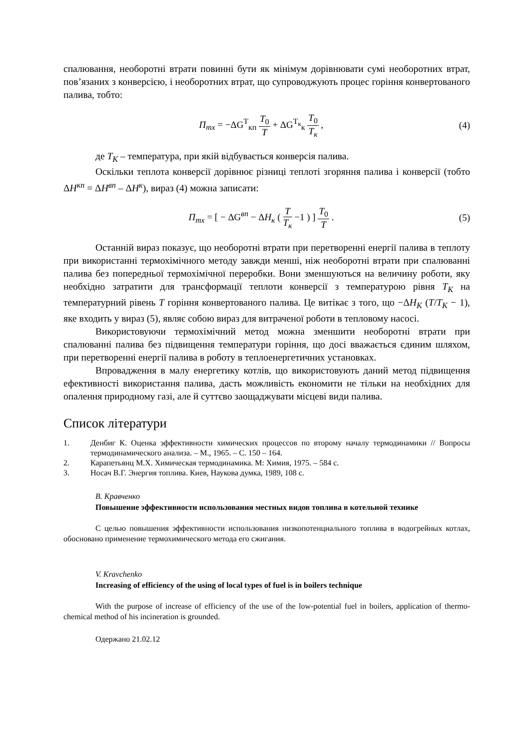спалювання, необоротні втрати повинні бути як мінімум дорівнювати сумі необоротних втрат, пов’язаних з конверсією, і необоротних втрат, що супроводжують процес горіння конвертованого палива, тобто:
П<sub>тх</sub> = −ΔG<sup>Т</sup><sub>кп</sub> T<sub>0</sub> T + ΔG<sup>Т<sub>к</sub></sup><sub>к</sub> T<sub>0</sub> T<sub>к</sub> ,
(4)
де T<sub>К</sub> – температура, при якій відбувається конверсія палива.
Оскільки теплота конверсії дорівнює різниці теплоті згоряння палива і конверсії (тобто ΔH<sup>кп</sup> = ΔH<sup>вп</sup> – ΔH<sup>к</sup>), вираз (4) можна записати:
П<sub>тх</sub> = [ − ΔG<sup>вп</sup> − ΔH<sub>к</sub> ( T T<sub>к</sub> −1 ) ] T<sub>0</sub> T .
(5)
Останній вираз показує, що необоротні втрати при перетворенні енергії палива в теплоту при використанні термохімічного методу завжди менші, ніж необоротні втрати при спалюванні палива без попередньої термохімічної переробки. Вони зменшуються на величину роботи, яку необхідно затратити для трансформації теплоти конверсії з температурою рівня T<sub>К</sub> на температурний рівень T горіння конвертованого палива. Це витікає з того, що −ΔH<sub>К</sub> (T/T<sub>К</sub> − 1), яке входить у вираз (5), являє собою вираз для витраченої роботи в тепловому насосі.
Використовуючи термохімічний метод можна зменшити необоротні втрати при спалюванні палива без підвищення температури горіння, що досі вважається єдиним шляхом, при перетворенні енергії палива в роботу в теплоенергетичних установках.
Впровадження в малу енергетику котлів, що використовують даний метод підвищення ефективності використання палива, дасть можливість економити не тільки на необхідних для опалення природному газі, але й суттєво заощаджувати місцеві види палива.
Список літератури
1. Денбиг К. Оценка эффективности химических процессов по второму началу термодинамики // Вопросы термодинамического анализа. – М., 1965. – С. 150 – 164.
2. Карапетьянц М.Х. Химическая термодинамика. М: Химия, 1975. – 584 с.
3. Носач В.Г. Энергия топлива. Киев, Наукова думка, 1989, 108 с.
В. Кравченко
Повышение эффективности использования местных видов топлива в котельной технике
С целью повышения эффективности использования низкопотенциального топлива в водогрейных котлах, обосновано применение термохимического метода его сжигания.
V. Kravchenko
Increasing of efficiency of the using of local types of fuel is in boilers technique
With the purpose of increase of efficiency of the use of the low-potential fuel in boilers, application of thermo-chemical method of his incineration is grounded.
Одержано 21.02.12